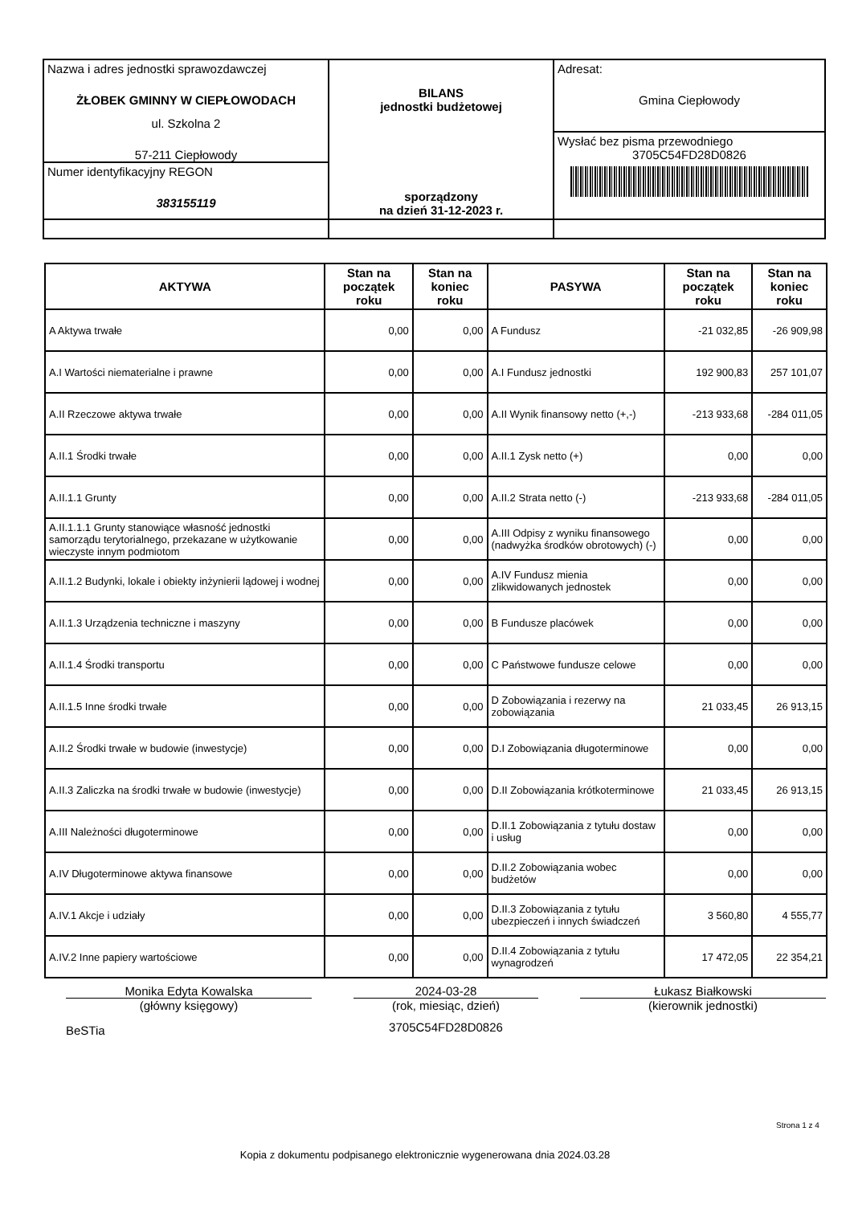| Nazwa i adres jednostki sprawozdawczej ŻŁOBEK GMINNY W CIEPŁOWODACH ul. Szkolna 2 57-211 Ciepłowody Numer identyfikacyjny REGON 383155119 | BILANS jednostki budżetowej sporządzony na dzień 31-12-2023 r. | Adresat: Gmina Ciepłowody Wysłać bez pisma przewodniego 3705C54FD28D0826 |
| AKTYWA | Stan na początek roku | Stan na koniec roku | PASYWA | Stan na początek roku | Stan na koniec roku |
| --- | --- | --- | --- | --- | --- |
| A Aktywa trwałe | 0,00 | 0,00 | A Fundusz | -21 032,85 | -26 909,98 |
| A.I Wartości niematerialne i prawne | 0,00 | 0,00 | A.I Fundusz jednostki | 192 900,83 | 257 101,07 |
| A.II Rzeczowe aktywa trwałe | 0,00 | 0,00 | A.II Wynik finansowy netto (+,-) | -213 933,68 | -284 011,05 |
| A.II.1 Środki trwałe | 0,00 | 0,00 | A.II.1 Zysk netto (+) | 0,00 | 0,00 |
| A.II.1.1 Grunty | 0,00 | 0,00 | A.II.2 Strata netto (-) | -213 933,68 | -284 011,05 |
| A.II.1.1.1 Grunty stanowiące własność jednostki samorządu terytorialnego, przekazane w użytkowanie wieczyste innym podmiotom | 0,00 | 0,00 | A.III Odpisy z wyniku finansowego (nadwyżka środków obrotowych) (-) | 0,00 | 0,00 |
| A.II.1.2 Budynki, lokale i obiekty inżynierii lądowej i wodnej | 0,00 | 0,00 | A.IV Fundusz mienia zlikwidowanych jednostek | 0,00 | 0,00 |
| A.II.1.3 Urządzenia techniczne i maszyny | 0,00 | 0,00 | B Fundusze placówek | 0,00 | 0,00 |
| A.II.1.4 Środki transportu | 0,00 | 0,00 | C Państwowe fundusze celowe | 0,00 | 0,00 |
| A.II.1.5 Inne środki trwałe | 0,00 | 0,00 | D Zobowiązania i rezerwy na zobowiązania | 21 033,45 | 26 913,15 |
| A.II.2 Środki trwałe w budowie (inwestycje) | 0,00 | 0,00 | D.I Zobowiązania długoterminowe | 0,00 | 0,00 |
| A.II.3 Zaliczka na środki trwałe w budowie (inwestycje) | 0,00 | 0,00 | D.II Zobowiązania krótkoterminowe | 21 033,45 | 26 913,15 |
| A.III Należności długoterminowe | 0,00 | 0,00 | D.II.1 Zobowiązania z tytułu dostaw i usług | 0,00 | 0,00 |
| A.IV Długoterminowe aktywa finansowe | 0,00 | 0,00 | D.II.2 Zobowiązania wobec budżetów | 0,00 | 0,00 |
| A.IV.1 Akcje i udziały | 0,00 | 0,00 | D.II.3 Zobowiązania z tytułu ubezpieczeń i innych świadczeń | 3 560,80 | 4 555,77 |
| A.IV.2 Inne papiery wartościowe | 0,00 | 0,00 | D.II.4 Zobowiązania z tytułu wynagrodzeń | 17 472,05 | 22 354,21 |
Monika Edyta Kowalska
(główny księgowy)
BeSTia
2024-03-28
(rok, miesiąc, dzień)
3705C54FD28D0826
Łukasz Białkowski
(kierownik jednostki)
Strona 1 z 4
Kopia z dokumentu podpisanego elektronicznie wygenerowana dnia 2024.03.28